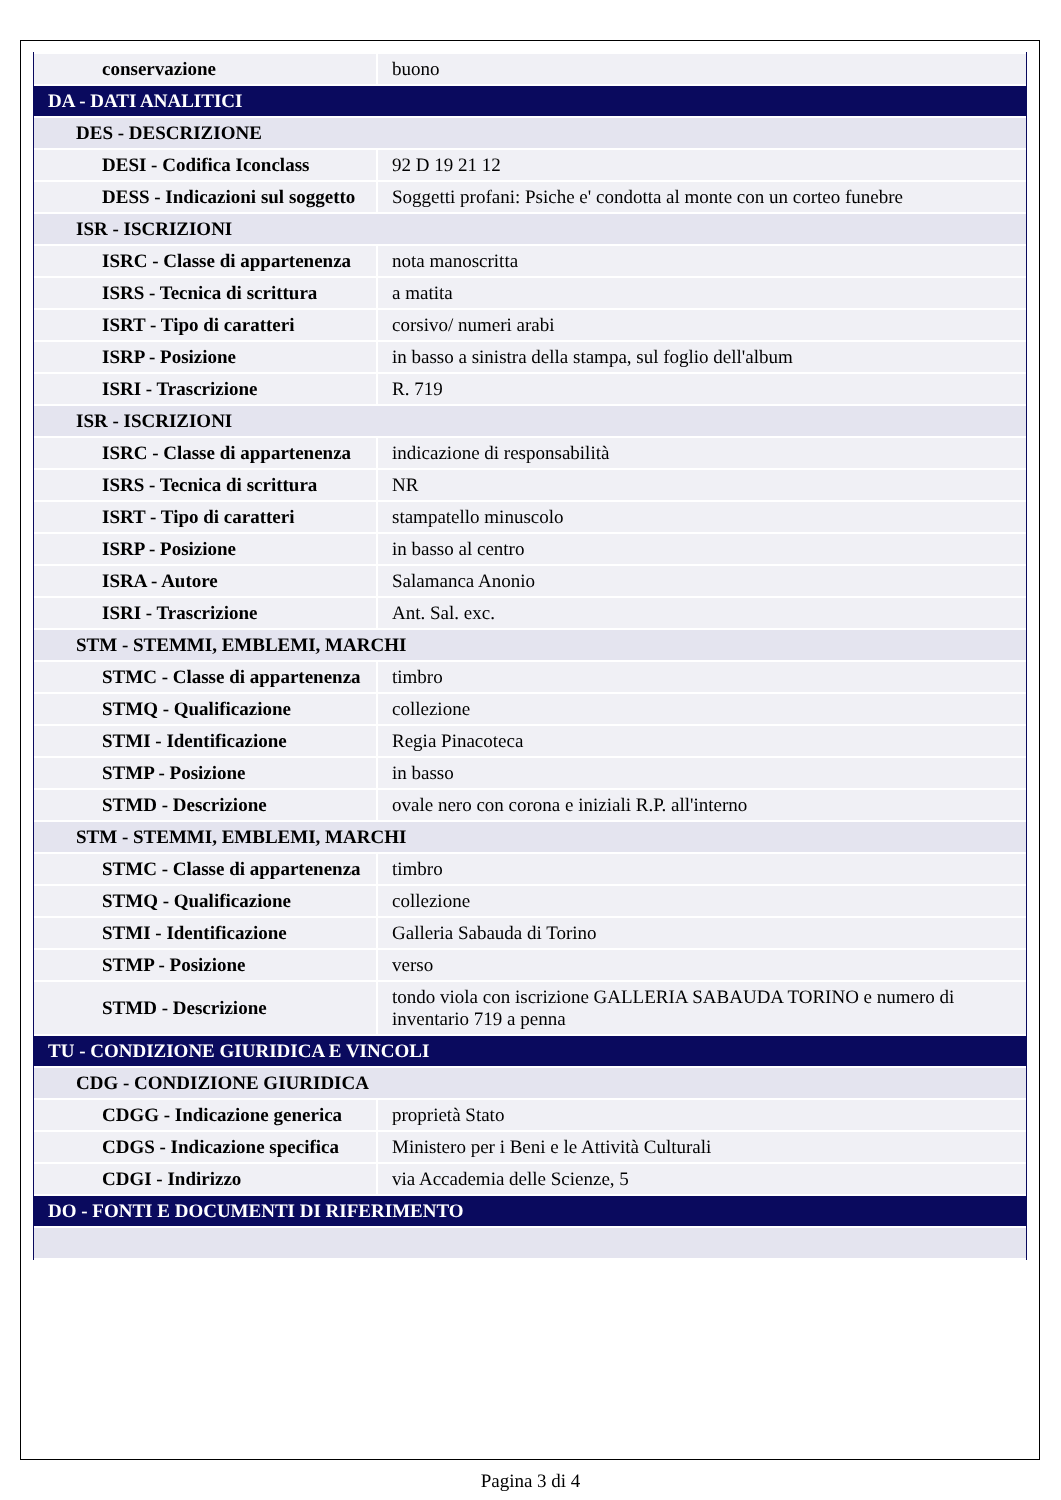| conservazione | buono |
| DA - DATI ANALITICI | |
| DES - DESCRIZIONE | |
| DESI - Codifica Iconclass | 92 D 19 21 12 |
| DESS - Indicazioni sul soggetto | Soggetti profani: Psiche e' condotta al monte con un corteo funebre |
| ISR - ISCRIZIONI | |
| ISRC - Classe di appartenenza | nota manoscritta |
| ISRS - Tecnica di scrittura | a matita |
| ISRT - Tipo di caratteri | corsivo/ numeri arabi |
| ISRP - Posizione | in basso a sinistra della stampa, sul foglio dell'album |
| ISRI - Trascrizione | R. 719 |
| ISR - ISCRIZIONI | |
| ISRC - Classe di appartenenza | indicazione di responsabilità |
| ISRS - Tecnica di scrittura | NR |
| ISRT - Tipo di caratteri | stampatello minuscolo |
| ISRP - Posizione | in basso al centro |
| ISRA - Autore | Salamanca Anonio |
| ISRI - Trascrizione | Ant. Sal. exc. |
| STM - STEMMI, EMBLEMI, MARCHI | |
| STMC - Classe di appartenenza | timbro |
| STMQ - Qualificazione | collezione |
| STMI - Identificazione | Regia Pinacoteca |
| STMP - Posizione | in basso |
| STMD - Descrizione | ovale nero con corona e iniziali R.P. all'interno |
| STM - STEMMI, EMBLEMI, MARCHI | |
| STMC - Classe di appartenenza | timbro |
| STMQ - Qualificazione | collezione |
| STMI - Identificazione | Galleria Sabauda di Torino |
| STMP - Posizione | verso |
| STMD - Descrizione | tondo viola con iscrizione GALLERIA SABAUDA TORINO e numero di inventario 719 a penna |
| TU - CONDIZIONE GIURIDICA E VINCOLI | |
| CDG - CONDIZIONE GIURIDICA | |
| CDGG - Indicazione generica | proprietà Stato |
| CDGS - Indicazione specifica | Ministero per i Beni e le Attività Culturali |
| CDGI - Indirizzo | via Accademia delle Scienze, 5 |
| DO - FONTI E DOCUMENTI DI RIFERIMENTO | |
Pagina 3 di 4